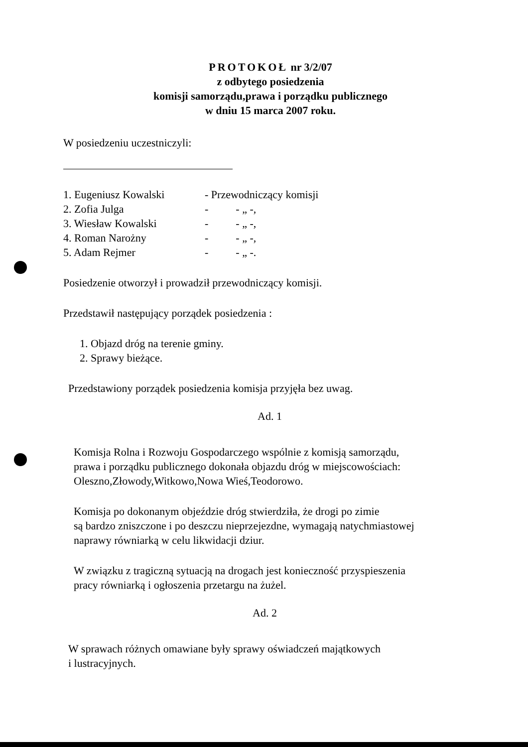PROTOKOŁ nr 3/2/07
z odbytego posiedzenia
komisji samorządu,prawa i porządku publicznego
w dniu 15 marca 2007 roku.
W posiedzeniu uczestniczyli:
| 1. Eugeniusz Kowalski | - Przewodniczący komisji |
| 2. Zofia Julga | - - „ -, |
| 3. Wiesław Kowalski | - - „ -, |
| 4. Roman Narożny | - - „ -, |
| 5. Adam Rejmer | - - „ -. |
Posiedzenie otworzył i prowadził przewodniczący komisji.
Przedstawił następujący porządek posiedzenia :
1. Objazd dróg na terenie gminy.
2. Sprawy bieżące.
Przedstawiony porządek posiedzenia komisja przyjęła bez uwag.
Ad. 1
Komisja Rolna i Rozwoju Gospodarczego wspólnie z komisją samorządu,
prawa i porządku publicznego dokonała objazdu dróg w miejscowościach:
Oleszno,Złowody,Witkowo,Nowa Wieś,Teodorowo.
Komisja po dokonanym objeździe dróg stwierdziła, że drogi po zimie
są bardzo zniszczone i po deszczu nieprzejezdne, wymagają natychmiastowej
naprawy równiarką w celu likwidacji dziur.
W związku z tragiczną sytuacją na drogach jest konieczność przyspieszenia
pracy równiarką i ogłoszenia przetargu na żużel.
Ad. 2
W sprawach różnych omawiane były sprawy oświadczeń majątkowych
i lustracyjnych.